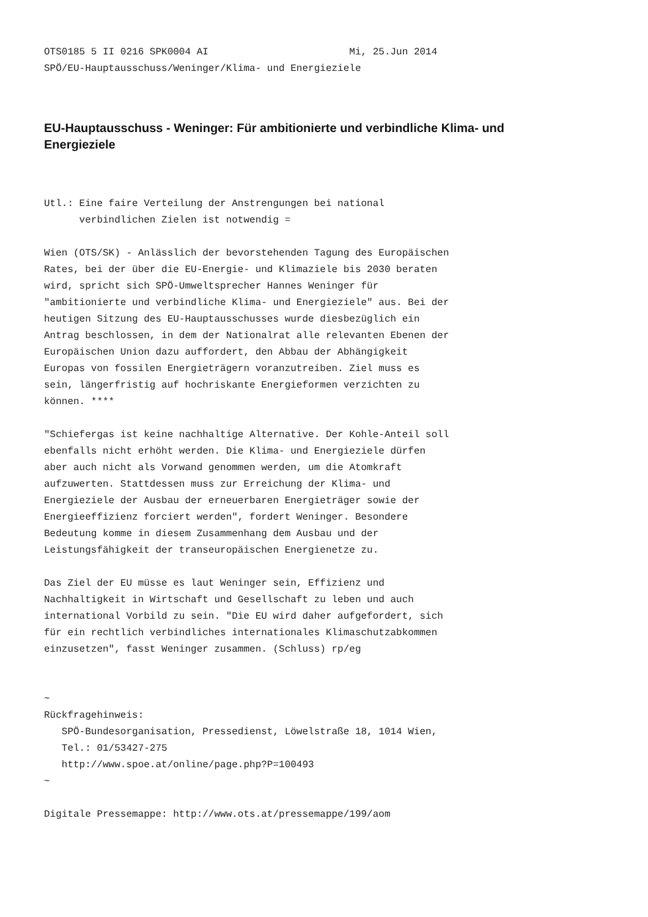OTS0185 5 II 0216 SPK0004 AI                        Mi, 25.Jun 2014
SPÖ/EU-Hauptausschuss/Weninger/Klima- und Energieziele
EU-Hauptausschuss - Weninger: Für ambitionierte und verbindliche Klima- und Energieziele
Utl.: Eine faire Verteilung der Anstrengungen bei national
      verbindlichen Zielen ist notwendig =

Wien (OTS/SK) - Anlässlich der bevorstehenden Tagung des Europäischen
Rates, bei der über die EU-Energie- und Klimaziele bis 2030 beraten
wird, spricht sich SPÖ-Umweltsprecher Hannes Weninger für
"ambitionierte und verbindliche Klima- und Energieziele" aus. Bei der
heutigen Sitzung des EU-Hauptausschusses wurde diesbezüglich ein
Antrag beschlossen, in dem der Nationalrat alle relevanten Ebenen der
Europäischen Union dazu auffordert, den Abbau der Abhängigkeit
Europas von fossilen Energieträgern voranzutreiben. Ziel muss es
sein, längerfristig auf hochriskante Energieformen verzichten zu
können. ****

"Schiefergas ist keine nachhaltige Alternative. Der Kohle-Anteil soll
ebenfalls nicht erhöht werden. Die Klima- und Energieziele dürfen
aber auch nicht als Vorwand genommen werden, um die Atomkraft
aufzuwerten. Stattdessen muss zur Erreichung der Klima- und
Energieziele der Ausbau der erneuerbaren Energieträger sowie der
Energieeffizienz forciert werden", fordert Weninger. Besondere
Bedeutung komme in diesem Zusammenhang dem Ausbau und der
Leistungsfähigkeit der transeuropäischen Energienetze zu.

Das Ziel der EU müsse es laut Weninger sein, Effizienz und
Nachhaltigkeit in Wirtschaft und Gesellschaft zu leben und auch
international Vorbild zu sein. "Die EU wird daher aufgefordert, sich
für ein rechtlich verbindliches internationales Klimaschutzabkommen
einzusetzen", fasst Weninger zusammen. (Schluss) rp/eg


~
Rückfragehinweis:
   SPÖ-Bundesorganisation, Pressedienst, Löwelstraße 18, 1014 Wien,
   Tel.: 01/53427-275
   http://www.spoe.at/online/page.php?P=100493
~

Digitale Pressemappe: http://www.ots.at/pressemappe/199/aom